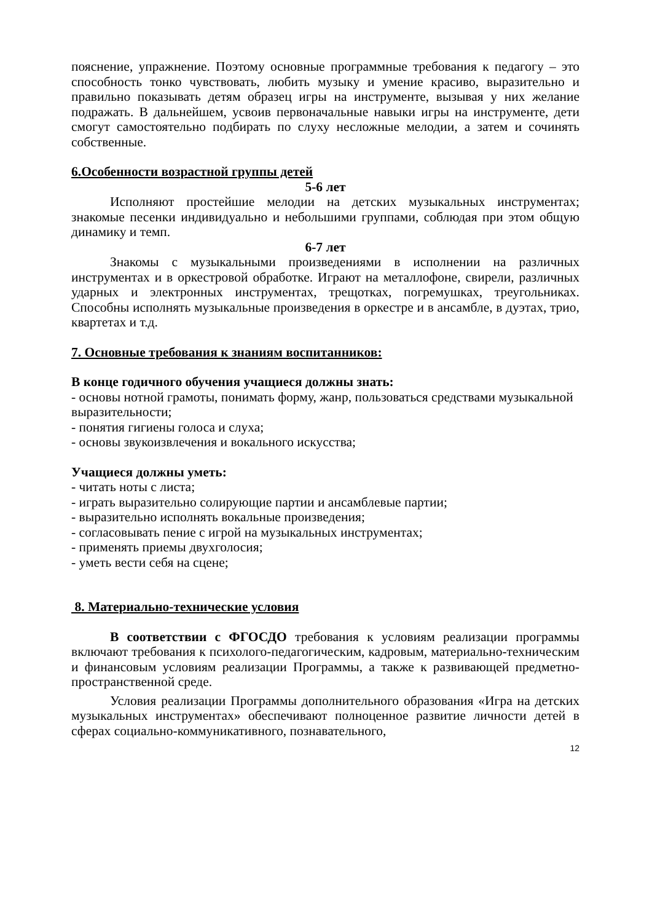пояснение, упражнение. Поэтому основные программные требования к педагогу – это способность тонко чувствовать, любить музыку и умение красиво, выразительно и правильно показывать детям образец игры на инструменте, вызывая у них желание подражать. В дальнейшем, усвоив первоначальные навыки игры на инструменте, дети смогут самостоятельно подбирать по слуху несложные мелодии, а затем и сочинять собственные.
6.Особенности возрастной группы детей
5-6 лет
Исполняют простейшие мелодии на детских музыкальных инструментах; знакомые песенки индивидуально и небольшими группами, соблюдая при этом общую динамику и темп.
6-7 лет
Знакомы с музыкальными произведениями в исполнении на различных инструментах и в оркестровой обработке. Играют на металлофоне, свирели, различных ударных и электронных инструментах, трещотках, погремушках, треугольниках. Способны исполнять музыкальные произведения в оркестре и в ансамбле, в дуэтах, трио, квартетах и т.д.
7. Основные требования к знаниям воспитанников:
В конце годичного обучения учащиеся должны знать:
- основы нотной грамоты, понимать форму, жанр, пользоваться средствами музыкальной выразительности;
- понятия гигиены голоса и слуха;
- основы звукоизвлечения и вокального искусства;
Учащиеся должны уметь:
- читать ноты с листа;
- играть выразительно солирующие партии и ансамблевые партии;
- выразительно исполнять вокальные произведения;
- согласовывать пение с игрой на музыкальных инструментах;
- применять приемы двухголосия;
- уметь вести себя на сцене;
8. Материально-технические условия
В соответствии с ФГОСДО требования к условиям реализации программы включают требования к психолого-педагогическим, кадровым, материально-техническим и финансовым условиям реализации Программы, а также к развивающей предметно-пространственной среде.
Условия реализации Программы дополнительного образования «Игра на детских музыкальных инструментах» обеспечивают полноценное развитие личности детей в сферах социально-коммуникативного, познавательного,
12